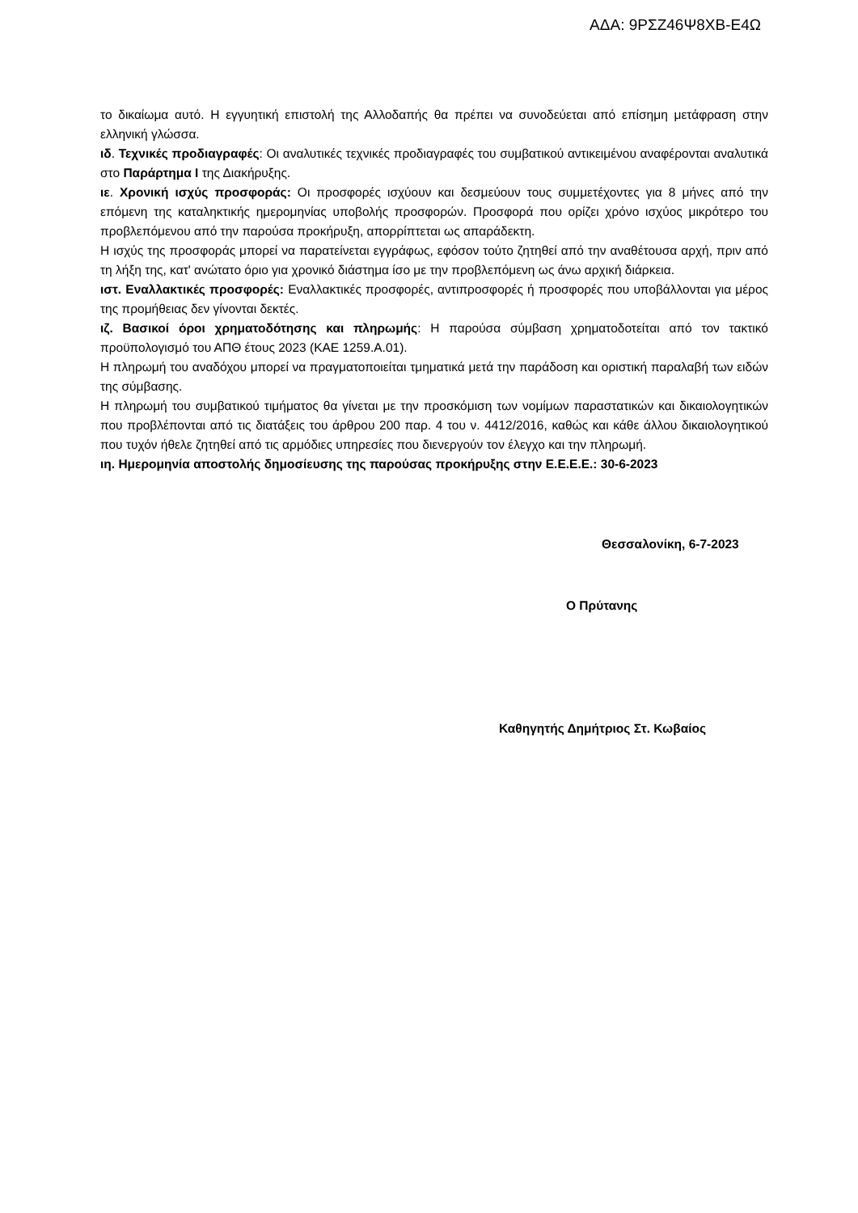ΑΔΑ: 9ΡΣΖ46Ψ8ΧΒ-Ε4Ω
το δικαίωμα αυτό. Η εγγυητική επιστολή της Αλλοδαπής θα πρέπει να συνοδεύεται από επίσημη μετάφραση στην ελληνική γλώσσα.
ιδ. Τεχνικές προδιαγραφές: Οι αναλυτικές τεχνικές προδιαγραφές του συμβατικού αντικειμένου αναφέρονται αναλυτικά στο Παράρτημα Ι της Διακήρυξης.
ιε. Χρονική ισχύς προσφοράς: Οι προσφορές ισχύουν και δεσμεύουν τους συμμετέχοντες για 8 μήνες από την επόμενη της καταληκτικής ημερομηνίας υποβολής προσφορών. Προσφορά που ορίζει χρόνο ισχύος μικρότερο του προβλεπόμενου από την παρούσα προκήρυξη, απορρίπτεται ως απαράδεκτη.
Η ισχύς της προσφοράς μπορεί να παρατείνεται εγγράφως, εφόσον τούτο ζητηθεί από την αναθέτουσα αρχή, πριν από τη λήξη της, κατ' ανώτατο όριο για χρονικό διάστημα ίσο με την προβλεπόμενη ως άνω αρχική διάρκεια.
ιστ. Εναλλακτικές προσφορές: Εναλλακτικές προσφορές, αντιπροσφορές ή προσφορές που υποβάλλονται για μέρος της προμήθειας δεν γίνονται δεκτές.
ιζ. Βασικοί όροι χρηματοδότησης και πληρωμής: Η παρούσα σύμβαση χρηματοδοτείται από τον τακτικό προϋπολογισμό του ΑΠΘ έτους 2023 (ΚΑΕ 1259.Α.01).
Η πληρωμή του αναδόχου μπορεί να πραγματοποιείται τμηματικά μετά την παράδοση και οριστική παραλαβή των ειδών της σύμβασης.
Η πληρωμή του συμβατικού τιμήματος θα γίνεται με την προσκόμιση των νομίμων παραστατικών και δικαιολογητικών που προβλέπονται από τις διατάξεις του άρθρου 200 παρ. 4 του ν. 4412/2016, καθώς και κάθε άλλου δικαιολογητικού που τυχόν ήθελε ζητηθεί από τις αρμόδιες υπηρεσίες που διενεργούν τον έλεγχο και την πληρωμή.
ιη. Ημερομηνία αποστολής δημοσίευσης της παρούσας προκήρυξης στην Ε.Ε.Ε.Ε.: 30-6-2023
Θεσσαλονίκη, 6-7-2023
Ο Πρύτανης
Καθηγητής Δημήτριος Στ. Κωβαίος